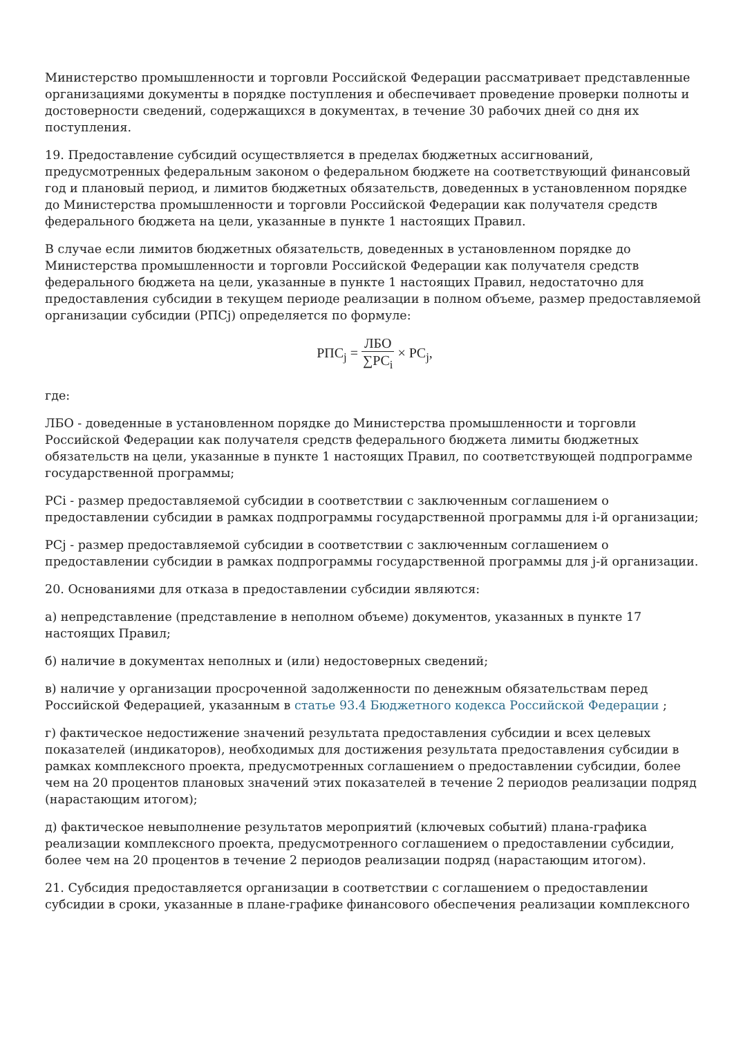Министерство промышленности и торговли Российской Федерации рассматривает представленные организациями документы в порядке поступления и обеспечивает проведение проверки полноты и достоверности сведений, содержащихся в документах, в течение 30 рабочих дней со дня их поступления.
19. Предоставление субсидий осуществляется в пределах бюджетных ассигнований, предусмотренных федеральным законом о федеральном бюджете на соответствующий финансовый год и плановый период, и лимитов бюджетных обязательств, доведенных в установленном порядке до Министерства промышленности и торговли Российской Федерации как получателя средств федерального бюджета на цели, указанные в пункте 1 настоящих Правил.
В случае если лимитов бюджетных обязательств, доведенных в установленном порядке до Министерства промышленности и торговли Российской Федерации как получателя средств федерального бюджета на цели, указанные в пункте 1 настоящих Правил, недостаточно для предоставления субсидии в текущем периоде реализации в полном объеме, размер предоставляемой организации субсидии (РПСj) определяется по формуле:
РПС<sub>j</sub> = ЛБО ∑PC<sub>i</sub> × PC<sub>j</sub>,
где:
ЛБО - доведенные в установленном порядке до Министерства промышленности и торговли Российской Федерации как получателя средств федерального бюджета лимиты бюджетных обязательств на цели, указанные в пункте 1 настоящих Правил, по соответствующей подпрограмме государственной программы;
PCi - размер предоставляемой субсидии в соответствии с заключенным соглашением о предоставлении субсидии в рамках подпрограммы государственной программы для i-й организации;
PCj - размер предоставляемой субсидии в соответствии с заключенным соглашением о предоставлении субсидии в рамках подпрограммы государственной программы для j-й организации.
20. Основаниями для отказа в предоставлении субсидии являются:
а) непредставление (представление в неполном объеме) документов, указанных в пункте 17 настоящих Правил;
б) наличие в документах неполных и (или) недостоверных сведений;
в) наличие у организации просроченной задолженности по денежным обязательствам перед Российской Федерацией, указанным в статье 93.4 Бюджетного кодекса Российской Федерации ;
г) фактическое недостижение значений результата предоставления субсидии и всех целевых показателей (индикаторов), необходимых для достижения результата предоставления субсидии в рамках комплексного проекта, предусмотренных соглашением о предоставлении субсидии, более чем на 20 процентов плановых значений этих показателей в течение 2 периодов реализации подряд (нарастающим итогом);
д) фактическое невыполнение результатов мероприятий (ключевых событий) плана-графика реализации комплексного проекта, предусмотренного соглашением о предоставлении субсидии, более чем на 20 процентов в течение 2 периодов реализации подряд (нарастающим итогом).
21. Субсидия предоставляется организации в соответствии с соглашением о предоставлении субсидии в сроки, указанные в плане-графике финансового обеспечения реализации комплексного